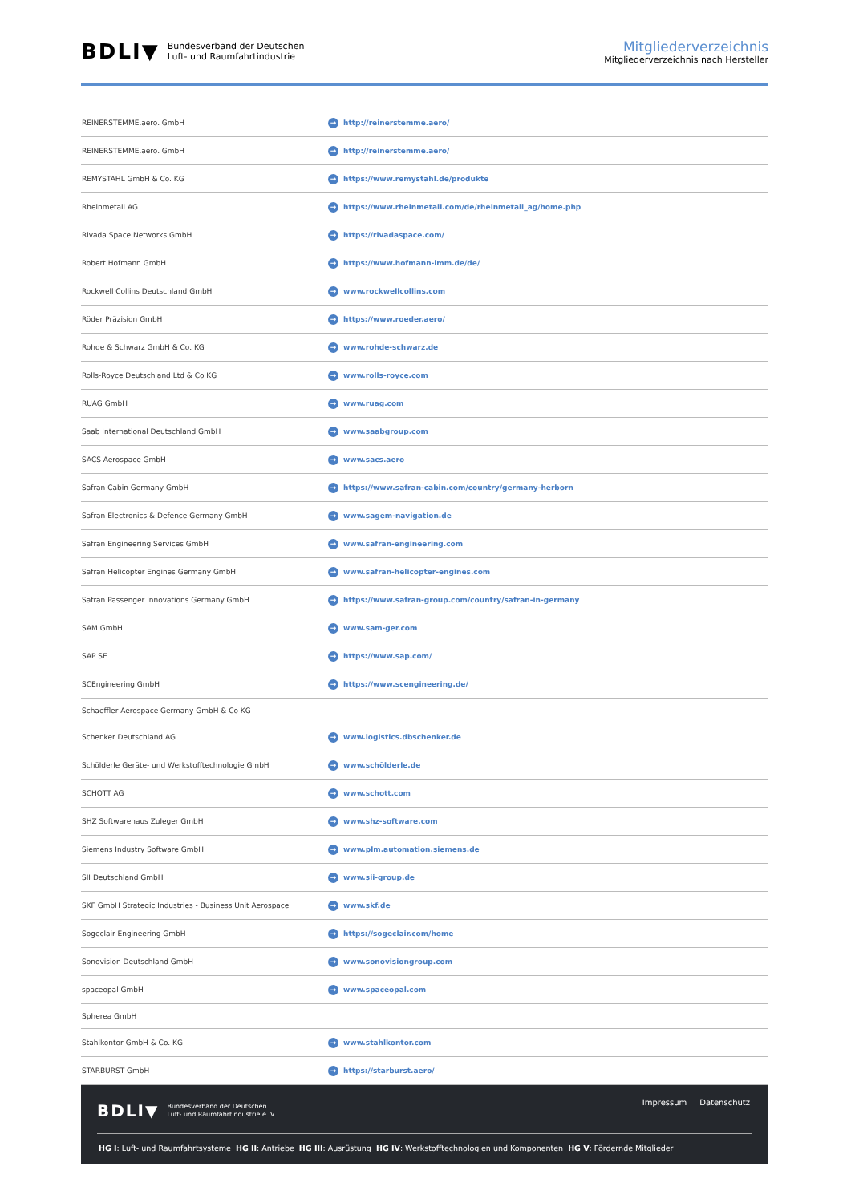BDLI▼ Bundesverband der Deutschen
Luft- und Raumfahrtindustrie
Mitgliederverzeichnis
Mitgliederverzeichnis nach Hersteller
| REINERSTEMME.aero. GmbH | → http://reinerstemme.aero/ |
| REINERSTEMME.aero. GmbH | → http://reinerstemme.aero/ |
| REMYSTAHL GmbH & Co. KG | → https://www.remystahl.de/produkte |
| Rheinmetall AG | → https://www.rheinmetall.com/de/rheinmetall_ag/home.php |
| Rivada Space Networks GmbH | → https://rivadaspace.com/ |
| Robert Hofmann GmbH | → https://www.hofmann-imm.de/de/ |
| Rockwell Collins Deutschland GmbH | → www.rockwellcollins.com |
| Röder Präzision GmbH | → https://www.roeder.aero/ |
| Rohde & Schwarz GmbH & Co. KG | → www.rohde-schwarz.de |
| Rolls-Royce Deutschland Ltd & Co KG | → www.rolls-royce.com |
| RUAG GmbH | → www.ruag.com |
| Saab International Deutschland GmbH | → www.saabgroup.com |
| SACS Aerospace GmbH | → www.sacs.aero |
| Safran Cabin Germany GmbH | → https://www.safran-cabin.com/country/germany-herborn |
| Safran Electronics & Defence Germany GmbH | → www.sagem-navigation.de |
| Safran Engineering Services GmbH | → www.safran-engineering.com |
| Safran Helicopter Engines Germany GmbH | → www.safran-helicopter-engines.com |
| Safran Passenger Innovations Germany GmbH | → https://www.safran-group.com/country/safran-in-germany |
| SAM GmbH | → www.sam-ger.com |
| SAP SE | → https://www.sap.com/ |
| SCEngineering GmbH | → https://www.scengineering.de/ |
| Schaeffler Aerospace Germany GmbH & Co KG | |
| Schenker Deutschland AG | → www.logistics.dbschenker.de |
| Schölderle Geräte- und Werkstofftechnologie GmbH | → www.schölderle.de |
| SCHOTT AG | → www.schott.com |
| SHZ Softwarehaus Zuleger GmbH | → www.shz-software.com |
| Siemens Industry Software GmbH | → www.plm.automation.siemens.de |
| SII Deutschland GmbH | → www.sii-group.de |
| SKF GmbH Strategic Industries - Business Unit Aerospace | → www.skf.de |
| Sogeclair Engineering GmbH | → https://sogeclair.com/home |
| Sonovision Deutschland GmbH | → www.sonovisiongroup.com |
| spaceopal GmbH | → www.spaceopal.com |
| Spherea GmbH | |
| Stahlkontor GmbH & Co. KG | → www.stahlkontor.com |
| STARBURST GmbH | → https://starburst.aero/ |
BDLI▼ Bundesverband der Deutschen
Luft- und Raumfahrtindustrie e. V.
Impressum Datenschutz
HG I: Luft- und Raumfahrtsysteme HG II: Antriebe HG III: Ausrüstung HG IV: Werkstofftechnologien und Komponenten HG V: Fördernde Mitglieder